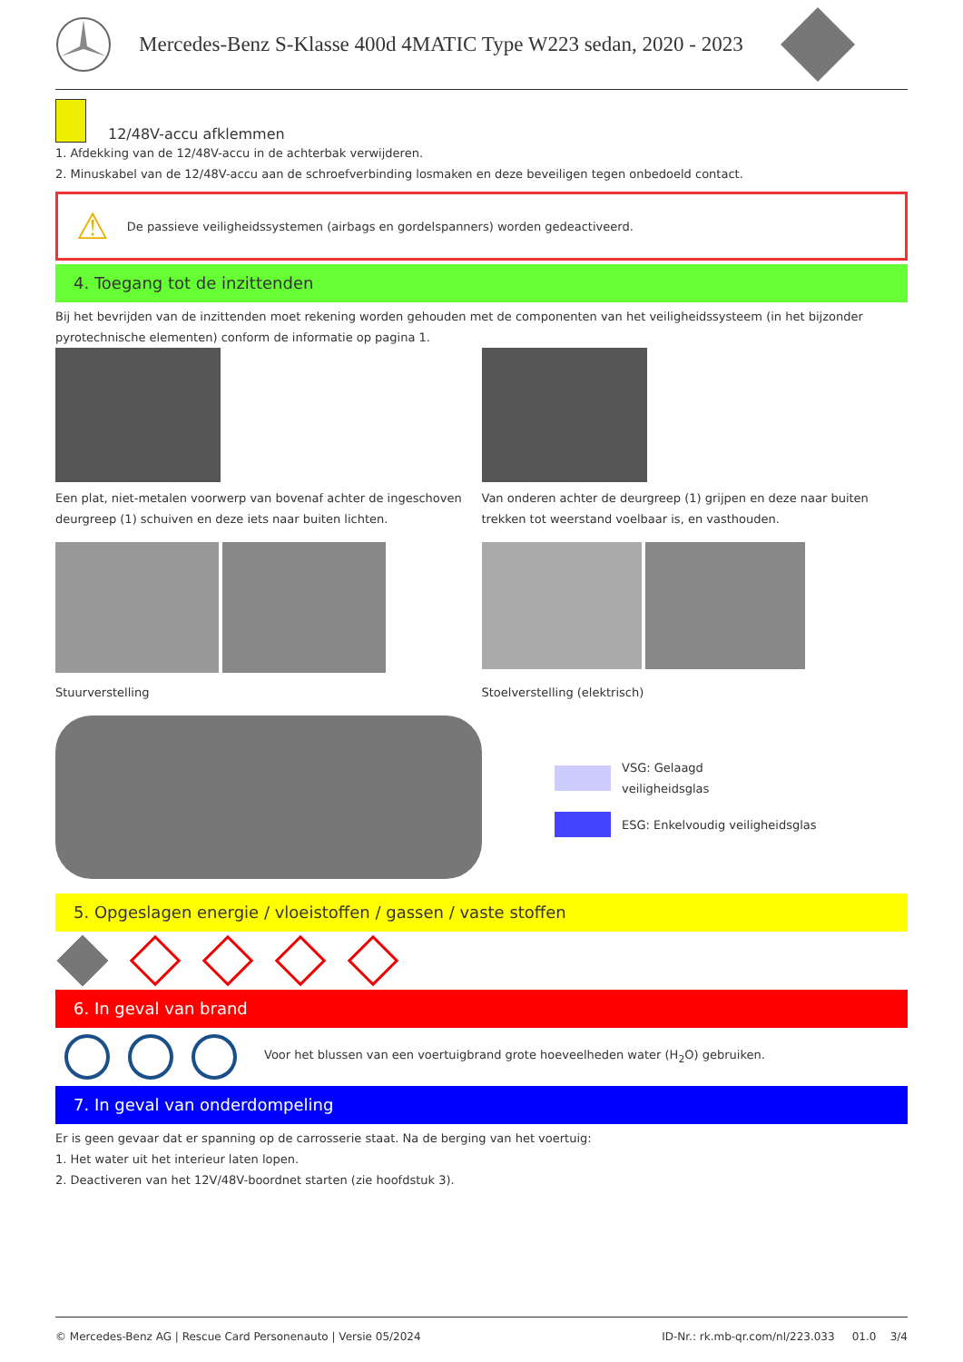Mercedes-Benz S-Klasse 400d 4MATIC Type W223 sedan, 2020 - 2023
12/48V-accu afklemmen
1. Afdekking van de 12/48V-accu in de achterbak verwijderen.
2. Minuskabel van de 12/48V-accu aan de schroefverbinding losmaken en deze beveiligen tegen onbedoeld contact.
⚠ De passieve veiligheidssystemen (airbags en gordelspanners) worden gedeactiveerd.
4. Toegang tot de inzittenden
Bij het bevrijden van de inzittenden moet rekening worden gehouden met de componenten van het veiligheidssysteem (in het bijzonder pyrotechnische elementen) conform de informatie op pagina 1.
Een plat, niet-metalen voorwerp van bovenaf achter de ingeschoven deurgreep (1) schuiven en deze iets naar buiten lichten.
Van onderen achter de deurgreep (1) grijpen en deze naar buiten trekken tot weerstand voelbaar is, en vasthouden.
Stuurverstelling
Stoelverstelling (elektrisch)
VSG: Gelaagd
veiligheidsglas
ESG: Enkelvoudig veiligheidsglas
5. Opgeslagen energie / vloeistoffen / gassen / vaste stoffen
6. In geval van brand
Voor het blussen van een voertuigbrand grote hoeveelheden water (H<sub>2</sub>O) gebruiken.
7. In geval van onderdompeling
Er is geen gevaar dat er spanning op de carrosserie staat. Na de berging van het voertuig:
1. Het water uit het interieur laten lopen.
2. Deactiveren van het 12V/48V-boordnet starten (zie hoofdstuk 3).
© Mercedes-Benz AG | Rescue Card Personenauto | Versie 05/2024 ID-Nr.: rk.mb-qr.com/nl/223.033 01.0 3/4